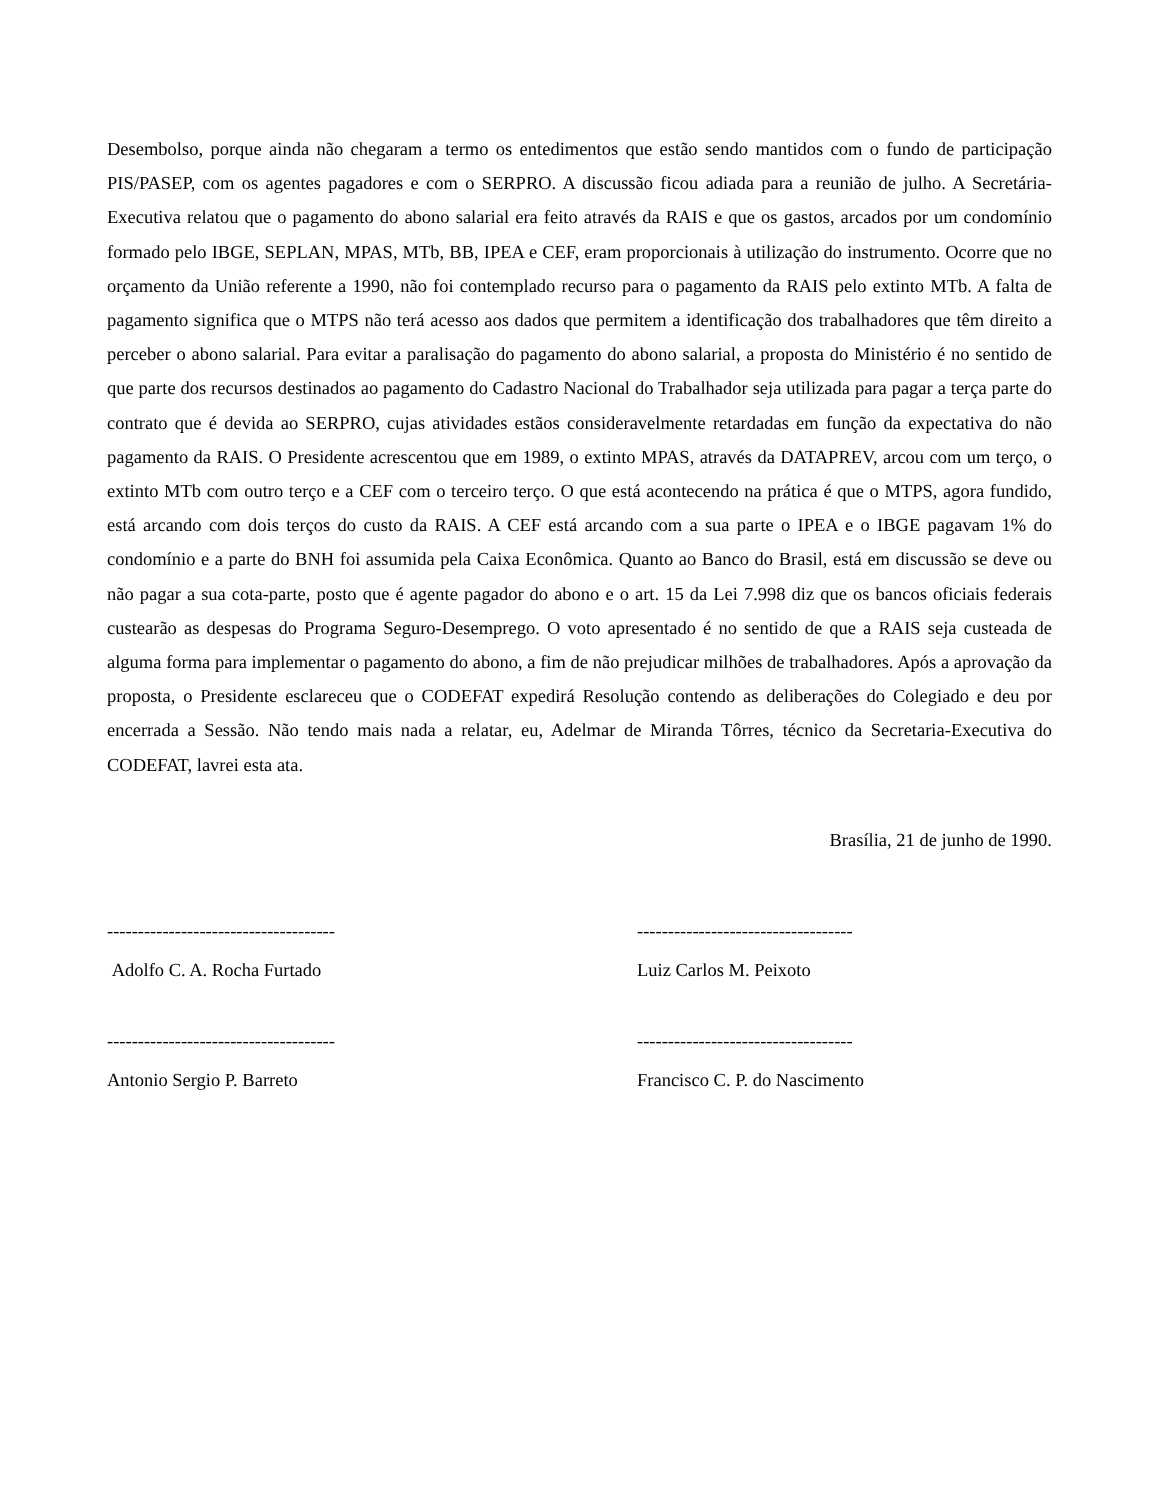Desembolso, porque ainda não chegaram a termo os entedimentos que estão sendo mantidos com o fundo de participação PIS/PASEP, com os agentes pagadores e com o SERPRO. A discussão ficou adiada para a reunião de julho. A Secretária-Executiva relatou que o pagamento do abono salarial era feito através da RAIS e que os gastos, arcados por um condomínio formado pelo IBGE, SEPLAN, MPAS, MTb, BB, IPEA e CEF, eram proporcionais à utilização do instrumento. Ocorre que no orçamento da União referente a 1990, não foi contemplado recurso para o pagamento da RAIS pelo extinto MTb. A falta de pagamento significa que o MTPS não terá acesso aos dados que permitem a identificação dos trabalhadores que têm direito a perceber o abono salarial. Para evitar a paralisação do pagamento do abono salarial, a proposta do Ministério é no sentido de que parte dos recursos destinados ao pagamento do Cadastro Nacional do Trabalhador seja utilizada para pagar a terça parte do contrato que é devida ao SERPRO, cujas atividades estãos consideravelmente retardadas em função da expectativa do não pagamento da RAIS. O Presidente acrescentou que em 1989, o extinto MPAS, através da DATAPREV, arcou com um terço, o extinto MTb com outro terço e a CEF com o terceiro terço. O que está acontecendo na prática é que o MTPS, agora fundido, está arcando com dois terços do custo da RAIS. A CEF está arcando com a sua parte o IPEA e o IBGE pagavam 1% do condomínio e a parte do BNH foi assumida pela Caixa Econômica. Quanto ao Banco do Brasil, está em discussão se deve ou não pagar a sua cota-parte, posto que é agente pagador do abono e o art. 15 da Lei 7.998 diz que os bancos oficiais federais custearão as despesas do Programa Seguro-Desemprego. O voto apresentado é no sentido de que a RAIS seja custeada de alguma forma para implementar o pagamento do abono, a fim de não prejudicar milhões de trabalhadores. Após a aprovação da proposta, o Presidente esclareceu que o CODEFAT expedirá Resolução contendo as deliberações do Colegiado e deu por encerrada a Sessão. Não tendo mais nada a relatar, eu, Adelmar de Miranda Tôrres, técnico da Secretaria-Executiva do CODEFAT, lavrei esta ata.
Brasília, 21 de junho de 1990.
-------------------------------------
Adolfo C. A. Rocha Furtado
-----------------------------------
Luiz Carlos M. Peixoto
-------------------------------------
Antonio Sergio P. Barreto
-----------------------------------
Francisco C. P. do Nascimento